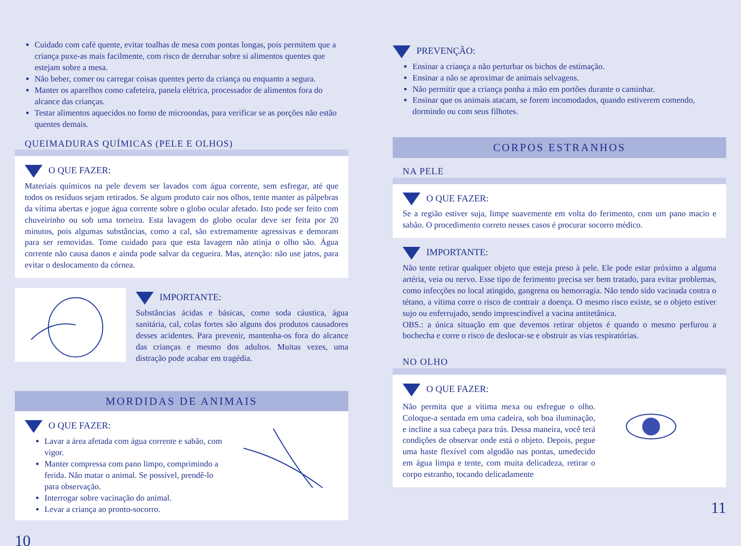Cuidado com café quente, evitar toalhas de mesa com pontas longas, pois permitem que a criança puxe-as mais facilmente, com risco de derrubar sobre si alimentos quentes que estejam sobre a mesa.
Não beber, comer ou carregar coisas quentes perto da criança ou enquanto a segura.
Manter os aparelhos como cafeteira, panela elétrica, processador de alimentos fora do alcance das crianças.
Testar alimentos aquecidos no forno de microondas, para verificar se as porções não estão quentes demais.
QUEIMADURAS QUÍMICAS (PELE E OLHOS)
O QUE FAZER:
Materiais químicos na pele devem ser lavados com água corrente, sem esfregar, até que todos os resíduos sejam retirados. Se algum produto cair nos olhos, tente manter as pálpebras da vítima abertas e jogue água corrente sobre o globo ocular afetado. Isto pode ser feito com chuveirinho ou sob uma torneira. Esta lavagem do globo ocular deve ser feita por 20 minutos, pois algumas substâncias, como a cal, são extremamente agressivas e demoram para ser removidas. Tome cuidado para que esta lavagem não atinja o olho são. Água corrente não causa danos e ainda pode salvar da cegueira. Mas, atenção: não use jatos, para evitar o deslocamento da córnea.
IMPORTANTE:
Substâncias ácidas e básicas, como soda cáustica, água sanitária, cal, colas fortes são alguns dos produtos causadores desses acidentes. Para prevenir, mantenha-os fora do alcance das crianças e mesmo dos adultos. Muitas vezes, uma distração pode acabar em tragédia.
MORDIDAS DE ANIMAIS
O QUE FAZER:
Lavar a área afetada com água corrente e sabão, com vigor.
Manter compressa com pano limpo, comprimindo a ferida. Não matar o animal. Se possível, prendê-lo para observação.
Interrogar sobre vacinação do animal.
Levar a criança ao pronto-socorro.
10
PREVENÇÃO:
Ensinar a criança a não perturbar os bichos de estimação.
Ensinar a não se aproximar de animais selvagens.
Não permitir que a criança ponha a mão em portões durante o caminhar.
Ensinar que os animais atacam, se forem incomodados, quando estiverem comendo, dormindo ou com seus filhotes.
CORPOS ESTRANHOS
NA PELE
O QUE FAZER:
Se a região estiver suja, limpe suavemente em volta do ferimento, com um pano macio e sabão. O procedimento correto nesses casos é procurar socorro médico.
IMPORTANTE:
Não tente retirar qualquer objeto que esteja preso à pele. Ele pode estar próximo a alguma artéria, veia ou nervo. Esse tipo de ferimento precisa ser bem tratado, para evitar problemas, como infecções no local atingido, gangrena ou hemorragia. Não tendo sido vacinada contra o tétano, a vítima corre o risco de contrair a doença. O mesmo risco existe, se o objeto estiver sujo ou enferrujado, sendo imprescindível a vacina antitetânica.
OBS.: a única situação em que devemos retirar objetos é quando o mesmo perfurou a bochecha e corre o risco de deslocar-se e obstruir as vias respiratórias.
NO OLHO
O QUE FAZER:
Não permita que a vítima mexa ou esfregue o olho. Coloque-a sentada em uma cadeira, sob boa iluminação, e incline a sua cabeça para trás. Dessa maneira, você terá condições de observar onde está o objeto. Depois, pegue uma haste flexível com algodão nas pontas, umedecido em água limpa e tente, com muita delicadeza, retirar o corpo estranho, tocando delicadamente
11